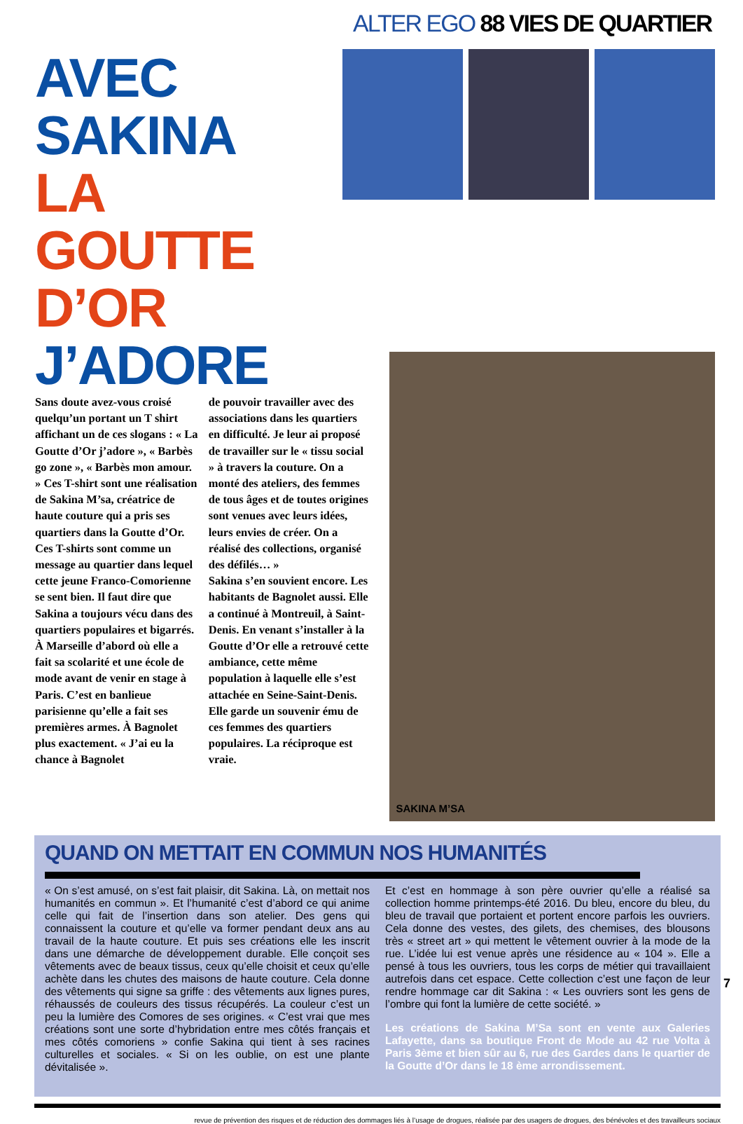ALTER EGO 88 VIES DE QUARTIER
AVEC
SAKINA
LA GOUTTE
D’OR J’ADORE
Sans doute avez-vous croisé quelqu’un portant un T shirt affichant un de ces slogans : « La Goutte d’Or j’adore », « Barbès go zone », « Barbès mon amour. » Ces T-shirt sont une réalisation de Sakina M’sa, créatrice de haute couture qui a pris ses quartiers dans la Goutte d’Or. Ces T-shirts sont comme un message au quartier dans lequel cette jeune Franco-Comorienne se sent bien. Il faut dire que Sakina a toujours vécu dans des quartiers populaires et bigarrés. À Marseille d’abord où elle a fait sa scolarité et une école de mode avant de venir en stage à Paris. C’est en banlieue parisienne qu’elle a fait ses premières armes. À Bagnolet plus exactement. « J’ai eu la chance à Bagnolet
de pouvoir travailler avec des associations dans les quartiers en difficulté. Je leur ai proposé de travailler sur le « tissu social » à travers la couture. On a monté des ateliers, des femmes de tous âges et de toutes origines sont venues avec leurs idées, leurs envies de créer. On a réalisé des collections, organisé des défilés… »
Sakina s’en souvient encore. Les habitants de Bagnolet aussi. Elle a continué à Montreuil, à Saint-Denis. En venant s’installer à la Goutte d’Or elle a retrouvé cette ambiance, cette même population à laquelle elle s’est attachée en Seine-Saint-Denis. Elle garde un souvenir ému de ces femmes des quartiers populaires. La réciproque est vraie.
SAKINA M’SA
QUAND ON METTAIT EN COMMUN NOS HUMANITÉS
« On s’est amusé, on s’est fait plaisir, dit Sakina. Là, on mettait nos humanités en commun ». Et l’humanité c’est d’abord ce qui anime celle qui fait de l’insertion dans son atelier. Des gens qui connaissent la couture et qu’elle va former pendant deux ans au travail de la haute couture. Et puis ses créations elle les inscrit dans une démarche de développement durable. Elle conçoit ses vêtements avec de beaux tissus, ceux qu’elle choisit et ceux qu’elle achète dans les chutes des maisons de haute couture. Cela donne des vêtements qui signe sa griffe : des vêtements aux lignes pures, réhaussés de couleurs des tissus récupérés. La couleur c’est un peu la lumière des Comores de ses origines. « C’est vrai que mes créations sont une sorte d’hybridation entre mes côtés français et mes côtés comoriens » confie Sakina qui tient à ses racines culturelles et sociales. « Si on les oublie, on est une plante dévitalisée ».
Et c’est en hommage à son père ouvrier qu’elle a réalisé sa collection homme printemps-été 2016. Du bleu, encore du bleu, du bleu de travail que portaient et portent encore parfois les ouvriers. Cela donne des vestes, des gilets, des chemises, des blousons très « street art » qui mettent le vêtement ouvrier à la mode de la rue. L’idée lui est venue après une résidence au « 104 ». Elle a pensé à tous les ouvriers, tous les corps de métier qui travaillaient autrefois dans cet espace. Cette collection c’est une façon de leur rendre hommage car dit Sakina : « Les ouvriers sont les gens de l’ombre qui font la lumière de cette société. »
Les créations de Sakina M’Sa sont en vente aux Galeries Lafayette, dans sa boutique Front de Mode au 42 rue Volta à Paris 3ème et bien sûr au 6, rue des Gardes dans le quartier de la Goutte d’Or dans le 18 ème arrondissement.
7
revue de prévention des risques et de réduction des dommages liés à l’usage de drogues, réalisée par des usagers de drogues, des bénévoles et des travailleurs sociaux